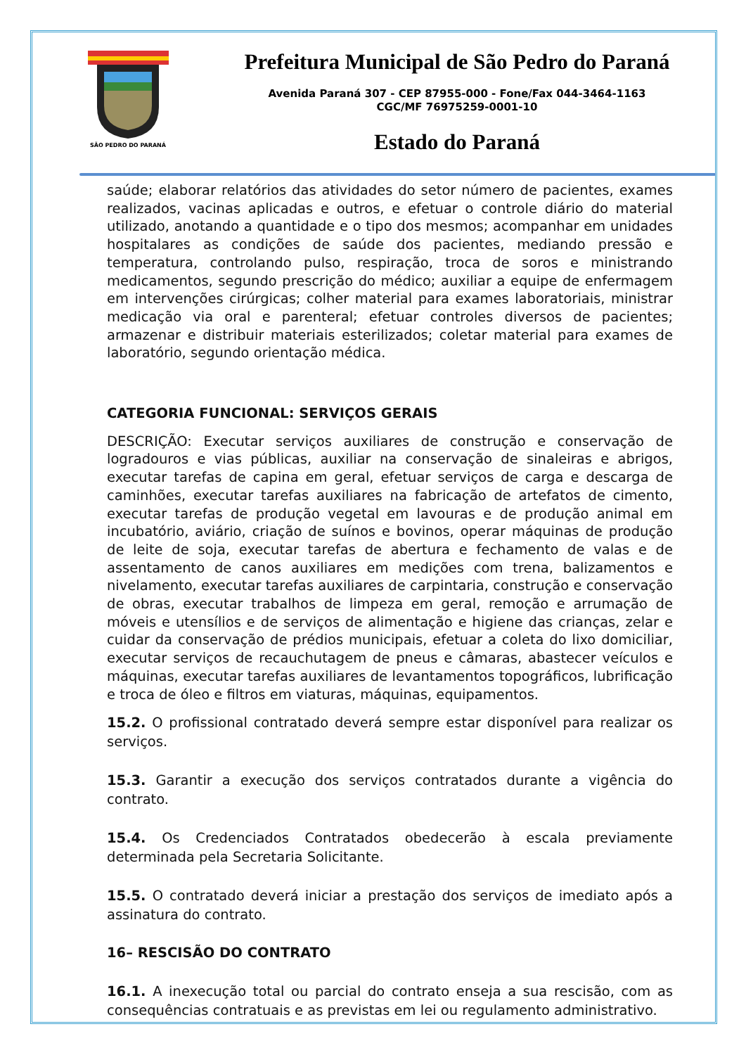SÃO PEDRO DO PARANÁ
Prefeitura Municipal de São Pedro do Paraná
Avenida Paraná 307 - CEP 87955-000 - Fone/Fax 044-3464-1163
CGC/MF 76975259-0001-10
Estado do Paraná
saúde; elaborar relatórios das atividades do setor número de pacientes, exames realizados, vacinas aplicadas e outros, e efetuar o controle diário do material utilizado, anotando a quantidade e o tipo dos mesmos; acompanhar em unidades hospitalares as condições de saúde dos pacientes, mediando pressão e temperatura, controlando pulso, respiração, troca de soros e ministrando medicamentos, segundo prescrição do médico; auxiliar a equipe de enfermagem em intervenções cirúrgicas; colher material para exames laboratoriais, ministrar medicação via oral e parenteral; efetuar controles diversos de pacientes; armazenar e distribuir materiais esterilizados; coletar material para exames de laboratório, segundo orientação médica.
CATEGORIA FUNCIONAL: SERVIÇOS GERAIS
DESCRIÇÃO: Executar serviços auxiliares de construção e conservação de logradouros e vias públicas, auxiliar na conservação de sinaleiras e abrigos, executar tarefas de capina em geral, efetuar serviços de carga e descarga de caminhões, executar tarefas auxiliares na fabricação de artefatos de cimento, executar tarefas de produção vegetal em lavouras e de produção animal em incubatório, aviário, criação de suínos e bovinos, operar máquinas de produção de leite de soja, executar tarefas de abertura e fechamento de valas e de assentamento de canos auxiliares em medições com trena, balizamentos e nivelamento, executar tarefas auxiliares de carpintaria, construção e conservação de obras, executar trabalhos de limpeza em geral, remoção e arrumação de móveis e utensílios e de serviços de alimentação e higiene das crianças, zelar e cuidar da conservação de prédios municipais, efetuar a coleta do lixo domiciliar, executar serviços de recauchutagem de pneus e câmaras, abastecer veículos e máquinas, executar tarefas auxiliares de levantamentos topográficos, lubrificação e troca de óleo e filtros em viaturas, máquinas, equipamentos.
15.2. O profissional contratado deverá sempre estar disponível para realizar os serviços.
15.3. Garantir a execução dos serviços contratados durante a vigência do contrato.
15.4. Os Credenciados Contratados obedecerão à escala previamente determinada pela Secretaria Solicitante.
15.5. O contratado deverá iniciar a prestação dos serviços de imediato após a assinatura do contrato.
16– RESCISÃO DO CONTRATO
16.1. A inexecução total ou parcial do contrato enseja a sua rescisão, com as consequências contratuais e as previstas em lei ou regulamento administrativo.